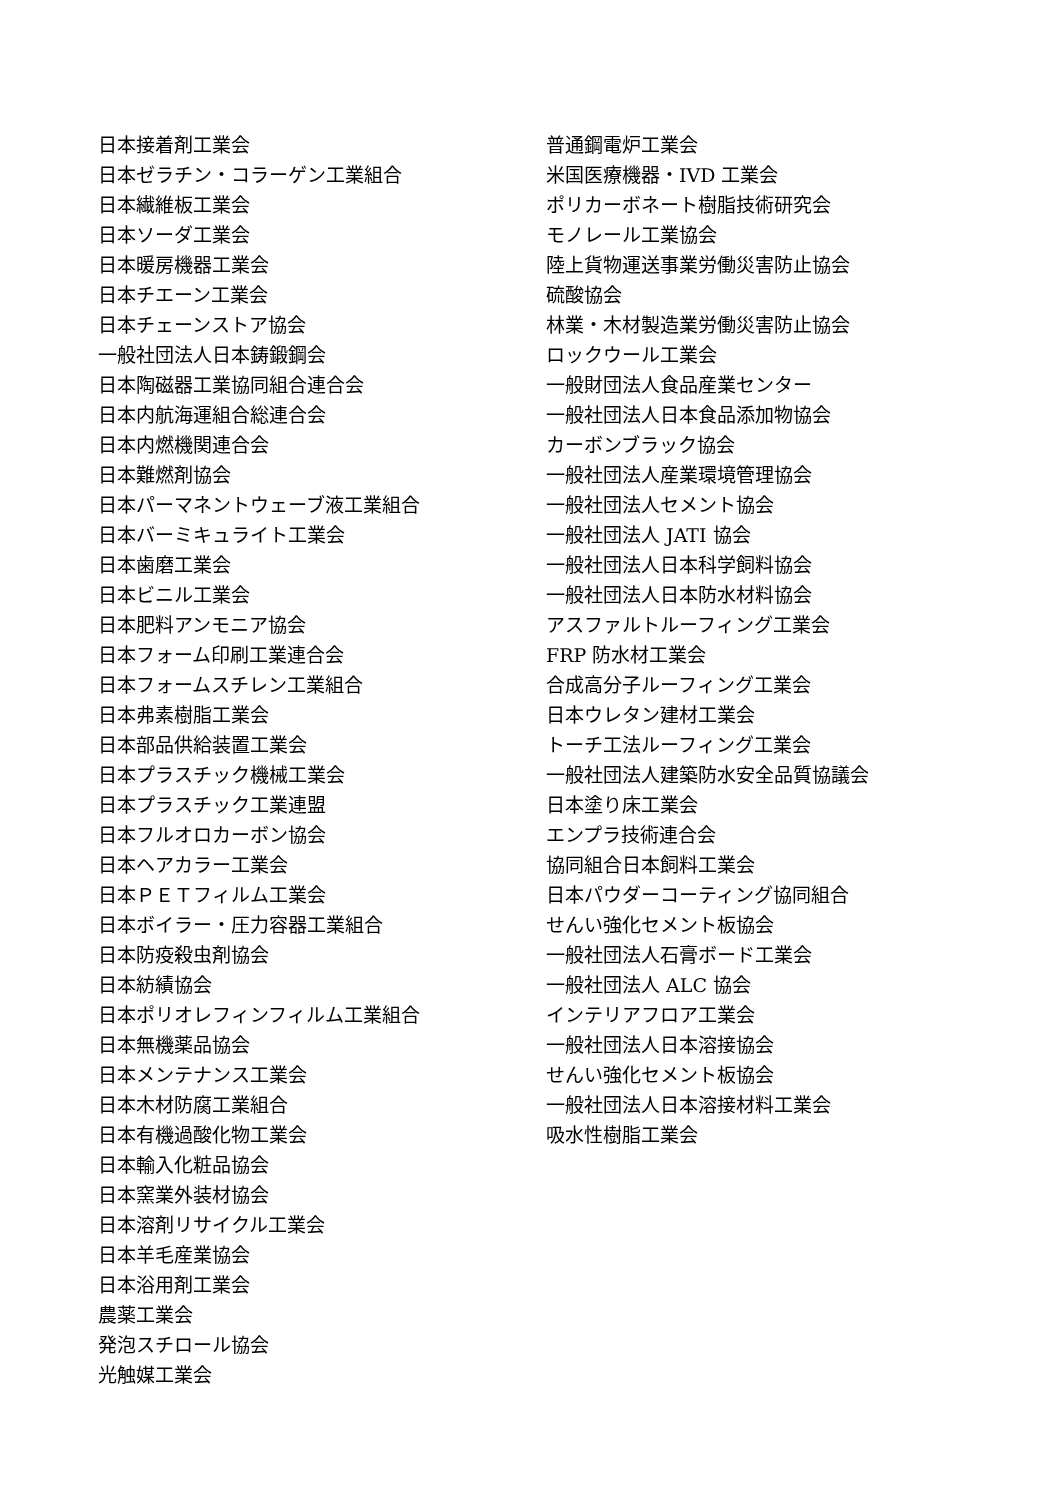日本接着剤工業会
日本ゼラチン・コラーゲン工業組合
日本繊維板工業会
日本ソーダ工業会
日本暖房機器工業会
日本チエーン工業会
日本チェーンストア協会
一般社団法人日本鋳鍛鋼会
日本陶磁器工業協同組合連合会
日本内航海運組合総連合会
日本内燃機関連合会
日本難燃剤協会
日本パーマネントウェーブ液工業組合
日本バーミキュライト工業会
日本歯磨工業会
日本ビニル工業会
日本肥料アンモニア協会
日本フォーム印刷工業連合会
日本フォームスチレン工業組合
日本弗素樹脂工業会
日本部品供給装置工業会
日本プラスチック機械工業会
日本プラスチック工業連盟
日本フルオロカーボン協会
日本ヘアカラー工業会
日本ＰＥＴフィルム工業会
日本ボイラー・圧力容器工業組合
日本防疫殺虫剤協会
日本紡績協会
日本ポリオレフィンフィルム工業組合
日本無機薬品協会
日本メンテナンス工業会
日本木材防腐工業組合
日本有機過酸化物工業会
日本輸入化粧品協会
日本窯業外装材協会
日本溶剤リサイクル工業会
日本羊毛産業協会
日本浴用剤工業会
農薬工業会
発泡スチロール協会
光触媒工業会
普通鋼電炉工業会
米国医療機器・IVD 工業会
ポリカーボネート樹脂技術研究会
モノレール工業協会
陸上貨物運送事業労働災害防止協会
硫酸協会
林業・木材製造業労働災害防止協会
ロックウール工業会
一般財団法人食品産業センター
一般社団法人日本食品添加物協会
カーボンブラック協会
一般社団法人産業環境管理協会
一般社団法人セメント協会
一般社団法人 JATI 協会
一般社団法人日本科学飼料協会
一般社団法人日本防水材料協会
アスファルトルーフィング工業会
FRP 防水材工業会
合成高分子ルーフィング工業会
日本ウレタン建材工業会
トーチ工法ルーフィング工業会
一般社団法人建築防水安全品質協議会
日本塗り床工業会
エンプラ技術連合会
協同組合日本飼料工業会
日本パウダーコーティング協同組合
せんい強化セメント板協会
一般社団法人石膏ボード工業会
一般社団法人 ALC 協会
インテリアフロア工業会
一般社団法人日本溶接協会
せんい強化セメント板協会
一般社団法人日本溶接材料工業会
吸水性樹脂工業会